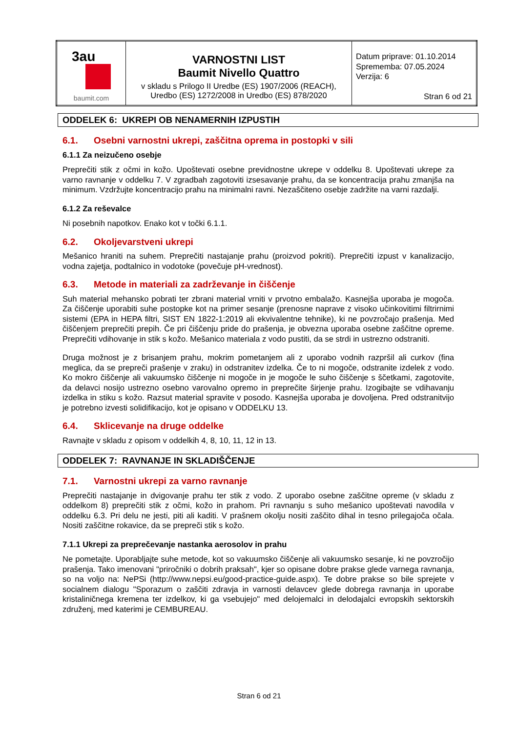| 3au baumit.com | VARNOSTNI LIST Baumit Nivello Quattro v skladu s Prilogo II Uredbe (ES) 1907/2006 (REACH), Uredbo (ES) 1272/2008 in Uredbo (ES) 878/2020 | Datum priprave: 01.10.2014 Sprememba: 07.05.2024 Verzija: 6 Stran 6 od 21 |
ODDELEK 6: UKREPI OB NENAMERNIH IZPUSTIH
6.1. Osebni varnostni ukrepi, zaščitna oprema in postopki v sili
6.1.1 Za neizučeno osebje
Preprečiti stik z očmi in kožo. Upoštevati osebne previdnostne ukrepe v oddelku 8. Upoštevati ukrepe za varno ravnanje v oddelku 7. V zgradbah zagotoviti izsesavanje prahu, da se koncentracija prahu zmanjša na minimum. Vzdržujte koncentracijo prahu na minimalni ravni. Nezaščiteno osebje zadržite na varni razdalji.
6.1.2 Za reševalce
Ni posebnih napotkov. Enako kot v točki 6.1.1.
6.2. Okoljevarstveni ukrepi
Mešanico hraniti na suhem. Preprečiti nastajanje prahu (proizvod pokriti). Preprečiti izpust v kanalizacijo, vodna zajetja, podtalnico in vodotoke (povečuje pH-vrednost).
6.3. Metode in materiali za zadrževanje in čiščenje
Suh material mehansko pobrati ter zbrani material vrniti v prvotno embalažo. Kasnejša uporaba je mogoča. Za čiščenje uporabiti suhe postopke kot na primer sesanje (prenosne naprave z visoko učinkovitimi filtrirnimi sistemi (EPA in HEPA filtri, SIST EN 1822-1:2019 ali ekvivalentne tehnike), ki ne povzročajo prašenja. Med čiščenjem preprečiti prepih. Če pri čiščenju pride do prašenja, je obvezna uporaba osebne zaščitne opreme. Preprečiti vdihovanje in stik s kožo. Mešanico materiala z vodo pustiti, da se strdi in ustrezno odstraniti.
Druga možnost je z brisanjem prahu, mokrim pometanjem ali z uporabo vodnih razpršil ali curkov (fina meglica, da se prepreči prašenje v zraku) in odstranitev izdelka. Če to ni mogoče, odstranite izdelek z vodo. Ko mokro čiščenje ali vakuumsko čiščenje ni mogoče in je mogoče le suho čiščenje s ščetkami, zagotovite, da delavci nosijo ustrezno osebno varovalno opremo in preprečite širjenje prahu. Izogibajte se vdihavanju izdelka in stiku s kožo. Razsut material spravite v posodo. Kasnejša uporaba je dovoljena. Pred odstranitvijo je potrebno izvesti solidifikacijo, kot je opisano v ODDELKU 13.
6.4. Sklicevanje na druge oddelke
Ravnajte v skladu z opisom v oddelkih 4, 8, 10, 11, 12 in 13.
ODDELEK 7: RAVNANJE IN SKLADIŠČENJE
7.1. Varnostni ukrepi za varno ravnanje
Preprečiti nastajanje in dvigovanje prahu ter stik z vodo. Z uporabo osebne zaščitne opreme (v skladu z oddelkom 8) preprečiti stik z očmi, kožo in prahom. Pri ravnanju s suho mešanico upoštevati navodila v oddelku 6.3. Pri delu ne jesti, piti ali kaditi. V prašnem okolju nositi zaščito dihal in tesno prilegajoča očala. Nositi zaščitne rokavice, da se prepreči stik s kožo.
7.1.1 Ukrepi za preprečevanje nastanka aerosolov in prahu
Ne pometajte. Uporabljajte suhe metode, kot so vakuumsko čiščenje ali vakuumsko sesanje, ki ne povzročijo prašenja. Tako imenovani "priročniki o dobrih praksah", kjer so opisane dobre prakse glede varnega ravnanja, so na voljo na: NePSi (http://www.nepsi.eu/good-practice-guide.aspx). Te dobre prakse so bile sprejete v socialnem dialogu "Sporazum o zaščiti zdravja in varnosti delavcev glede dobrega ravnanja in uporabe kristaliničnega kremena ter izdelkov, ki ga vsebujejo" med delojemalci in delodajalci evropskih sektorskih združenj, med katerimi je CEMBUREAU.
Stran 6 od 21